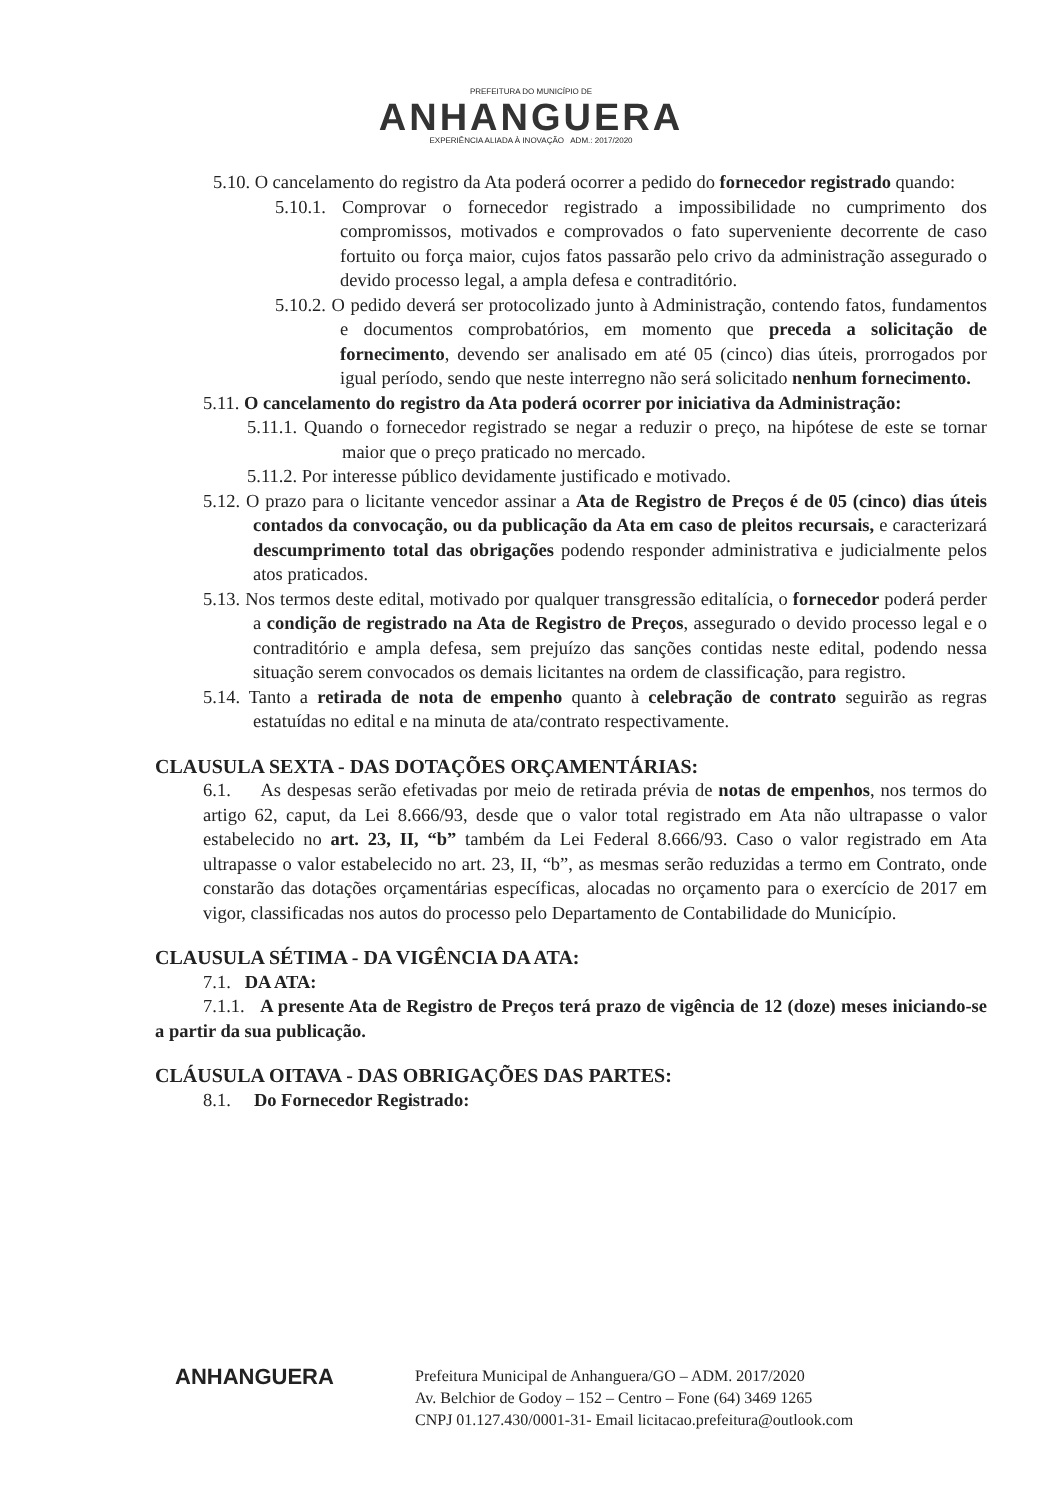PREFEITURA DO MUNICÍPIO DE
ANHANGUERA
EXPERIÊNCIA ALIADA À INOVAÇÃO ADM.: 2017/2020
5.10. O cancelamento do registro da Ata poderá ocorrer a pedido do fornecedor registrado quando:
5.10.1. Comprovar o fornecedor registrado a impossibilidade no cumprimento dos compromissos, motivados e comprovados o fato superveniente decorrente de caso fortuito ou força maior, cujos fatos passarão pelo crivo da administração assegurado o devido processo legal, a ampla defesa e contraditório.
5.10.2. O pedido deverá ser protocolizado junto à Administração, contendo fatos, fundamentos e documentos comprobatórios, em momento que preceda a solicitação de fornecimento, devendo ser analisado em até 05 (cinco) dias úteis, prorrogados por igual período, sendo que neste interregno não será solicitado nenhum fornecimento.
5.11. O cancelamento do registro da Ata poderá ocorrer por iniciativa da Administração:
5.11.1. Quando o fornecedor registrado se negar a reduzir o preço, na hipótese de este se tornar maior que o preço praticado no mercado.
5.11.2. Por interesse público devidamente justificado e motivado.
5.12. O prazo para o licitante vencedor assinar a Ata de Registro de Preços é de 05 (cinco) dias úteis contados da convocação, ou da publicação da Ata em caso de pleitos recursais, e caracterizará descumprimento total das obrigações podendo responder administrativa e judicialmente pelos atos praticados.
5.13. Nos termos deste edital, motivado por qualquer transgressão editalícia, o fornecedor poderá perder a condição de registrado na Ata de Registro de Preços, assegurado o devido processo legal e o contraditório e ampla defesa, sem prejuízo das sanções contidas neste edital, podendo nessa situação serem convocados os demais licitantes na ordem de classificação, para registro.
5.14. Tanto a retirada de nota de empenho quanto à celebração de contrato seguirão as regras estatuídas no edital e na minuta de ata/contrato respectivamente.
CLAUSULA SEXTA - DAS DOTAÇÕES ORÇAMENTÁRIAS:
6.1. As despesas serão efetivadas por meio de retirada prévia de notas de empenhos, nos termos do artigo 62, caput, da Lei 8.666/93, desde que o valor total registrado em Ata não ultrapasse o valor estabelecido no art. 23, II, “b” também da Lei Federal 8.666/93. Caso o valor registrado em Ata ultrapasse o valor estabelecido no art. 23, II, “b”, as mesmas serão reduzidas a termo em Contrato, onde constarão das dotações orçamentárias específicas, alocadas no orçamento para o exercício de 2017 em vigor, classificadas nos autos do processo pelo Departamento de Contabilidade do Município.
CLAUSULA SÉTIMA - DA VIGÊNCIA DA ATA:
7.1. DA ATA:
7.1.1. A presente Ata de Registro de Preços terá prazo de vigência de 12 (doze) meses iniciando-se a partir da sua publicação.
CLÁUSULA OITAVA - DAS OBRIGAÇÕES DAS PARTES:
8.1. Do Fornecedor Registrado:
ANHANGUERA
Prefeitura Municipal de Anhanguera/GO – ADM. 2017/2020
Av. Belchior de Godoy – 152 – Centro – Fone (64) 3469 1265
CNPJ 01.127.430/0001-31- Email licitacao.prefeitura@outlook.com